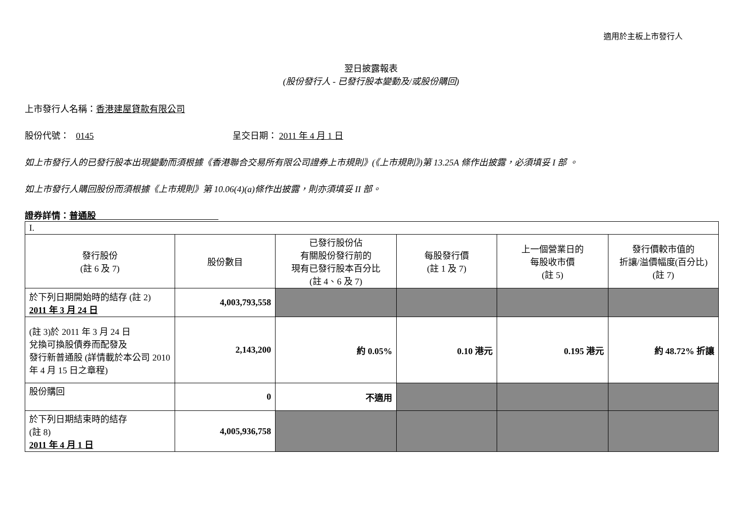適用於主板上市發行人
翌日披露報表
(股份發行人 - 已發行股本變動及/或股份購回)
上市發行人名稱：香港建屋貸款有限公司
股份代號： 0145 呈交日期： 2011 年 4 月 1 日
如上市發行人的已發行股本出現變動而須根據《香港聯合交易所有限公司證券上市規則》(《上市規則》)第 13.25A 條作出披露，必須填妥 I 部 。
如上市發行人購回股份而須根據《上市規則》第 10.06(4)(a)條作出披露，則亦須填妥 II 部。
證券詳情：普通股
| I. | | | | | |
| 發行股份 (註 6 及 7) | 股份數目 | 已發行股份佔 有關股份發行前的 現有已發行股本百分比 (註 4、6 及 7) | 每股發行價 (註 1 及 7) | 上一個營業日的 每股收市價 (註 5) | 發行價較市值的 折讓/溢價幅度(百分比) (註 7) |
| 於下列日期開始時的結存 (註 2) 2011 年 3 月 24 日 | 4,003,793,558 | | | | |
| (註 3)於 2011 年 3 月 24 日 兌換可換股債券而配發及 發行新普通股 (詳情載於本公司 2010 年 4 月 15 日之章程) | 2,143,200 | 約 0.05% | 0.10 港元 | 0.195 港元 | 約 48.72% 折讓 |
| 股份購回 | 0 | 不適用 | | | |
| 於下列日期結束時的結存 (註 8) 2011 年 4 月 1 日 | 4,005,936,758 | | | | |